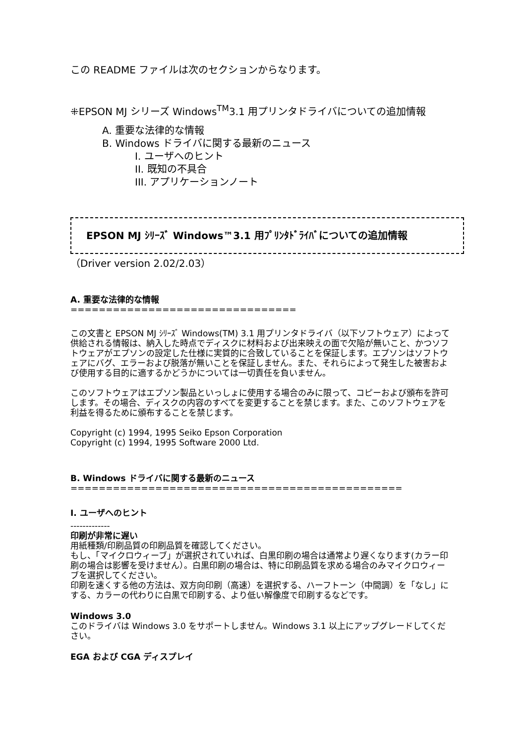この README ファイルは次のセクションからなります。
⁜EPSON MJ シリーズ Windows<sup>TM</sup>3.1 用プリンタドライバについての追加情報
A. 重要な法律的な情報
B. Windows ドライバに関する最新のニュース
I. ユーザへのヒント
II. 既知の不具合
III. アプリケーションノート
EPSON MJ ｼﾘｰｽﾞ Windows™3.1 用ﾌﾟﾘﾝﾀﾄﾞﾗｲﾊﾞについての追加情報
（Driver version 2.02/2.03）
A. 重要な法律的な情報
================================
この文書と EPSON MJ ｼﾘｰｽﾞ Windows(TM) 3.1 用プリンタドライバ（以下ソフトウェア）によって供給される情報は、納入した時点でディスクに材料および出来映えの面で欠陥が無いこと、かつソフトウェアがエプソンの設定した仕様に実質的に合致していることを保証します。エプソンはソフトウェアにバグ、エラーおよび脱落が無いことを保証しません。また、それらによって発生した被害および使用する目的に適するかどうかについては一切責任を負いません。
このソフトウェアはエプソン製品といっしょに使用する場合のみに限って、コピーおよび頒布を許可します。その場合、ディスクの内容のすべてを変更することを禁じます。また、このソフトウェアを利益を得るために頒布することを禁じます。
Copyright (c) 1994, 1995 Seiko Epson Corporation
Copyright (c) 1994, 1995 Software 2000 Ltd.
B. Windows ドライバに関する最新のニュース
===============================================
I. ユーザへのヒント
-------------
印刷が非常に遅い
用紙種類/印刷品質の印刷品質を確認してください。
もし、「マイクロウィーブ」が選択されていれば、白黒印刷の場合は通常より遅くなります(カラー印刷の場合は影響を受けません）。白黒印刷の場合は、特に印刷品質を求める場合のみマイクロウィーブを選択してください。
印刷を速くする他の方法は、双方向印刷（高速）を選択する、ハーフトーン（中間調）を「なし」にする、カラーの代わりに白黒で印刷する、より低い解像度で印刷するなどです。
Windows 3.0
このドライバは Windows 3.0 をサポートしません。Windows 3.1 以上にアップグレードしてください。
EGA および CGA ディスプレイ